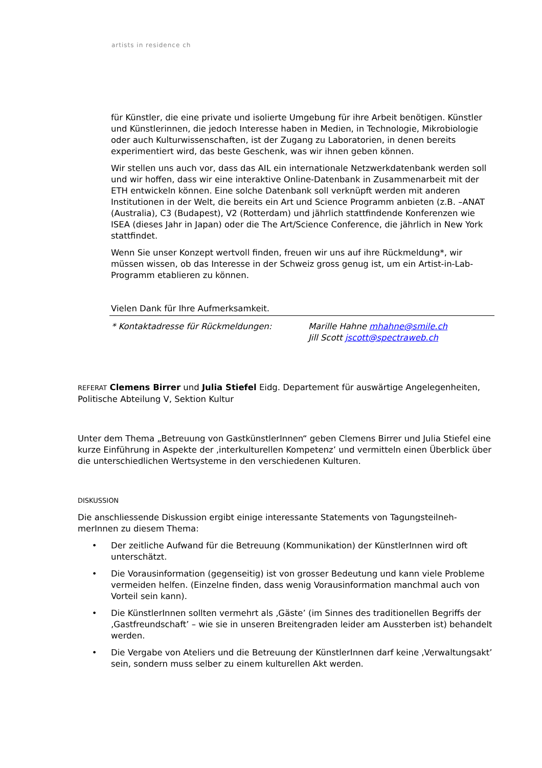artists in residence ch
für Künstler, die eine private und isolierte Umgebung für ihre Arbeit benötigen. Künstler und Künstlerinnen, die jedoch Interesse haben in Medien, in Technologie, Mikrobiologie oder auch Kulturwissenschaften, ist der Zugang zu Laboratorien, in denen bereits experimentiert wird, das beste Geschenk, was wir ihnen geben können.
Wir stellen uns auch vor, dass das AIL ein internationale Netzwerkdatenbank werden soll und wir hoffen, dass wir eine interaktive Online-Datenbank in Zusammenarbeit mit der ETH entwickeln können. Eine solche Datenbank soll verknüpft werden mit anderen Institutionen in der Welt, die bereits ein Art und Science Programm anbieten (z.B. –ANAT (Australia), C3 (Budapest), V2 (Rotterdam) und jährlich stattfindende Konferenzen wie ISEA (dieses Jahr in Japan) oder die The Art/Science Conference, die jährlich in New York stattfindet.
Wenn Sie unser Konzept wertvoll finden, freuen wir uns auf ihre Rückmeldung*, wir müssen wissen, ob das Interesse in der Schweiz gross genug ist, um ein Artist-in-Lab-Programm etablieren zu können.
Vielen Dank für Ihre Aufmerksamkeit.
* Kontaktadresse für Rückmeldungen: Marille Hahne mhahne@smile.ch
Jill Scott jscott@spectraweb.ch
REFERAT Clemens Birrer und Julia Stiefel Eidg. Departement für auswärtige Angelegenheiten, Politische Abteilung V, Sektion Kultur
Unter dem Thema „Betreuung von GastkünstlerInnen“ geben Clemens Birrer und Julia Stiefel eine kurze Einführung in Aspekte der ‚interkulturellen Kompetenz’ und vermitteln einen Überblick über die unterschiedlichen Wertsysteme in den verschiedenen Kulturen.
DISKUSSION
Die anschliessende Diskussion ergibt einige interessante Statements von Tagungsteilneh-merInnen zu diesem Thema:
• Der zeitliche Aufwand für die Betreuung (Kommunikation) der KünstlerInnen wird oft unterschätzt.
• Die Vorausinformation (gegenseitig) ist von grosser Bedeutung und kann viele Probleme vermeiden helfen. (Einzelne finden, dass wenig Vorausinformation manchmal auch von Vorteil sein kann).
• Die KünstlerInnen sollten vermehrt als ‚Gäste’ (im Sinnes des traditionellen Begriffs der ‚Gastfreundschaft’ – wie sie in unseren Breitengraden leider am Aussterben ist) behandelt werden.
• Die Vergabe von Ateliers und die Betreuung der KünstlerInnen darf keine ‚Verwaltungsakt’ sein, sondern muss selber zu einem kulturellen Akt werden.